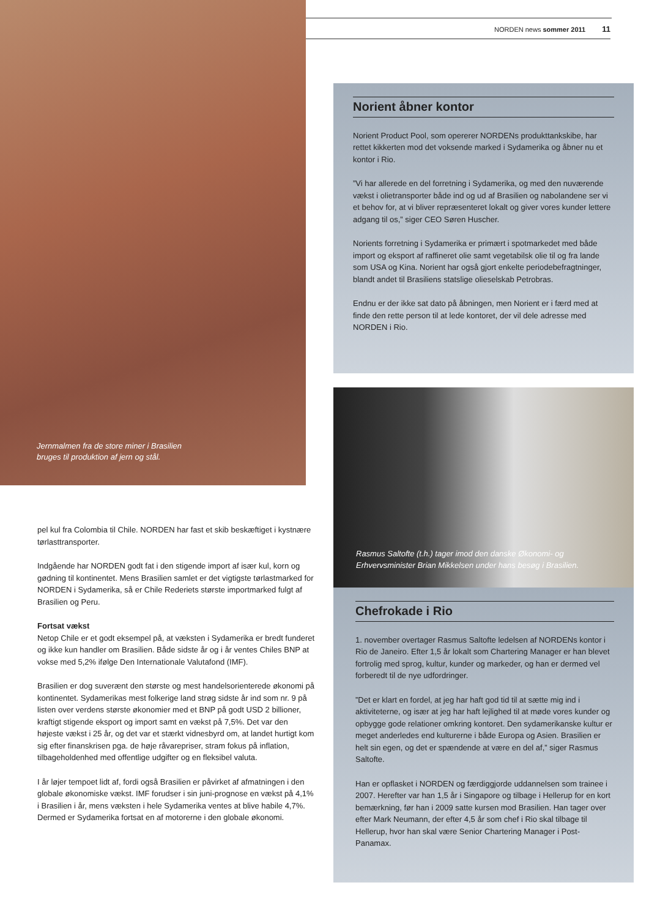NORDEN news sommer 2011 11
Jernmalmen fra de store miner i Brasilien
bruges til produktion af jern og stål.
pel kul fra Colombia til Chile. NORDEN har fast et skib beskæftiget i kystnære tørlasttransporter.
Indgående har NORDEN godt fat i den stigende import af især kul, korn og gødning til kontinentet. Mens Brasilien samlet er det vigtigste tørlastmarked for NORDEN i Sydamerika, så er Chile Rederiets største importmarked fulgt af Brasilien og Peru.
Fortsat vækst
Netop Chile er et godt eksempel på, at væksten i Sydamerika er bredt funderet og ikke kun handler om Brasilien. Både sidste år og i år ventes Chiles BNP at vokse med 5,2% ifølge Den Internationale Valutafond (IMF).
Brasilien er dog suverænt den største og mest handelsorienterede økonomi på kontinentet. Sydamerikas mest folkerige land strøg sidste år ind som nr. 9 på listen over verdens største økonomier med et BNP på godt USD 2 billioner, kraftigt stigende eksport og import samt en vækst på 7,5%. Det var den højeste vækst i 25 år, og det var et stærkt vidnesbyrd om, at landet hurtigt kom sig efter finanskrisen pga. de høje råvarepriser, stram fokus på inflation, tilbageholdenhed med offentlige udgifter og en fleksibel valuta.
I år løjer tempoet lidt af, fordi også Brasilien er påvirket af afmatningen i den globale økonomiske vækst. IMF forudser i sin juni-prognose en vækst på 4,1% i Brasilien i år, mens væksten i hele Sydamerika ventes at blive habile 4,7%. Dermed er Sydamerika fortsat en af motorerne i den globale økonomi.
Norient åbner kontor
Norient Product Pool, som opererer NORDENs produkttankskibe, har rettet kikkerten mod det voksende marked i Sydamerika og åbner nu et kontor i Rio.
”Vi har allerede en del forretning i Sydamerika, og med den nuværende vækst i olietransporter både ind og ud af Brasilien og nabolandene ser vi et behov for, at vi bliver repræsenteret lokalt og giver vores kunder lettere adgang til os,” siger CEO Søren Huscher.
Norients forretning i Sydamerika er primært i spotmarkedet med både import og eksport af raffineret olie samt vegetabilsk olie til og fra lande som USA og Kina. Norient har også gjort enkelte periodebefragtninger, blandt andet til Brasiliens statslige olieselskab Petrobras.
Endnu er der ikke sat dato på åbningen, men Norient er i færd med at finde den rette person til at lede kontoret, der vil dele adresse med NORDEN i Rio.
Rasmus Saltofte (t.h.) tager imod den danske Økonomi- og
Erhvervsminister Brian Mikkelsen under hans besøg i Brasilien.
Chefrokade i Rio
1. november overtager Rasmus Saltofte ledelsen af NORDENs kontor i Rio de Janeiro. Efter 1,5 år lokalt som Chartering Manager er han blevet fortrolig med sprog, kultur, kunder og markeder, og han er dermed vel forberedt til de nye udfordringer.
”Det er klart en fordel, at jeg har haft god tid til at sætte mig ind i aktiviteterne, og især at jeg har haft lejlighed til at møde vores kunder og opbygge gode relationer omkring kontoret. Den sydamerikanske kultur er meget anderledes end kulturerne i både Europa og Asien. Brasilien er helt sin egen, og det er spændende at være en del af,” siger Rasmus Saltofte.
Han er opflasket i NORDEN og færdiggjorde uddannelsen som trainee i 2007. Herefter var han 1,5 år i Singapore og tilbage i Hellerup for en kort bemærkning, før han i 2009 satte kursen mod Brasilien. Han tager over efter Mark Neumann, der efter 4,5 år som chef i Rio skal tilbage til Hellerup, hvor han skal være Senior Chartering Manager i Post-Panamax.